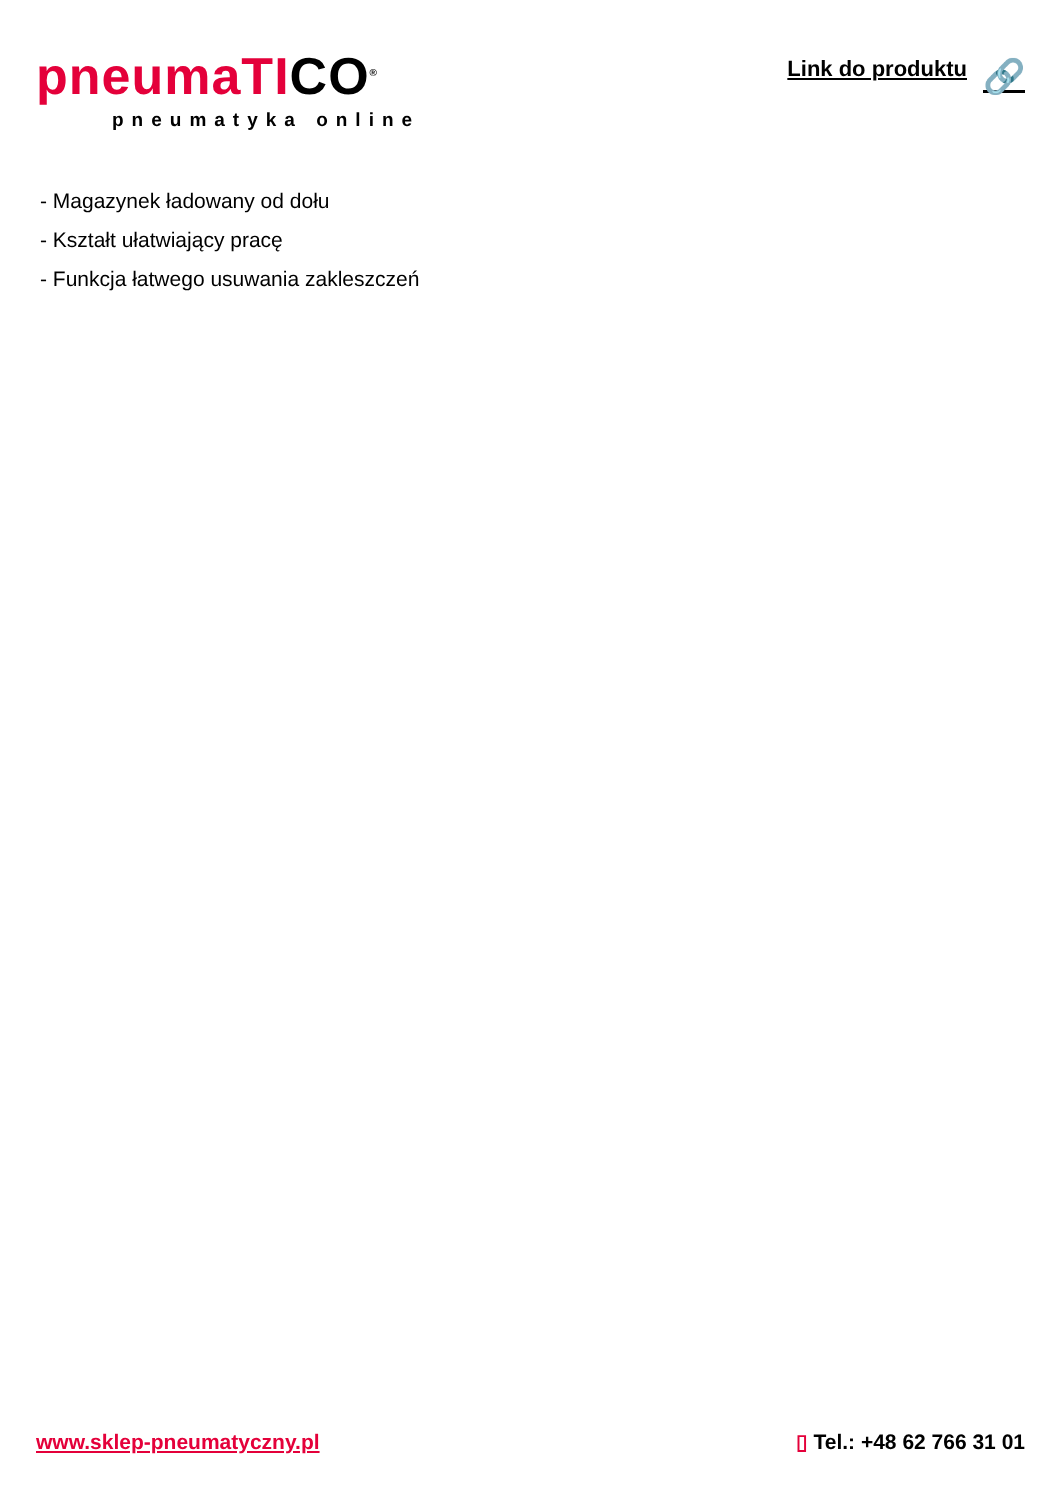pneumaTICO<sup>®</sup>
pneumatyka online
Link do produktu 🔗
- Magazynek ładowany od dołu
- Kształt ułatwiający pracę
- Funkcja łatwego usuwania zakleszczeń
www.sklep-pneumatyczny.pl ▯ Tel.: +48 62 766 31 01